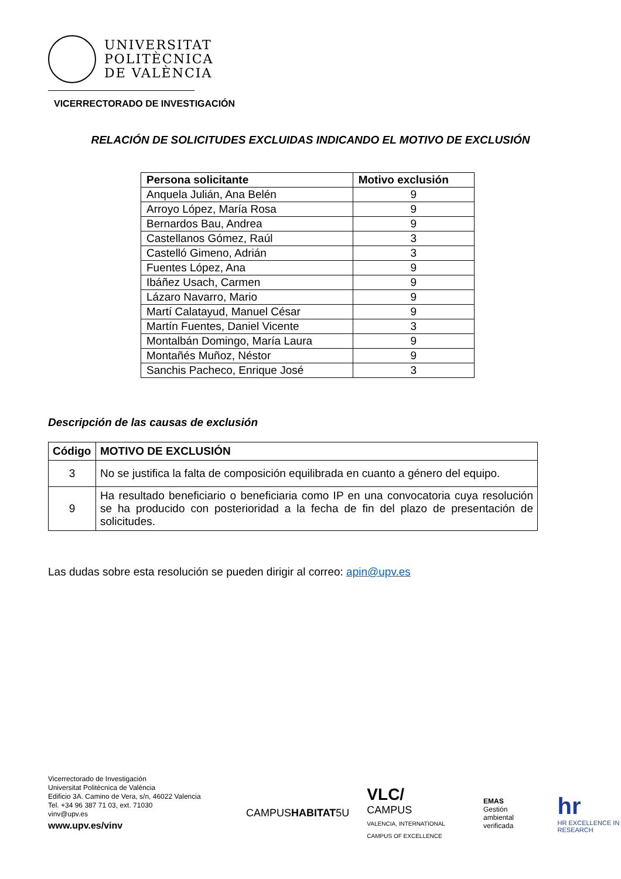UNIVERSITAT
POLITÈCNICA
DE VALÈNCIA
VICERRECTORADO DE INVESTIGACIÓN
RELACIÓN DE SOLICITUDES EXCLUIDAS INDICANDO EL MOTIVO DE EXCLUSIÓN
| Persona solicitante | Motivo exclusión |
| --- | --- |
| Anquela Julián, Ana Belén | 9 |
| Arroyo López, María Rosa | 9 |
| Bernardos Bau, Andrea | 9 |
| Castellanos Gómez, Raúl | 3 |
| Castelló Gimeno, Adrián | 3 |
| Fuentes López, Ana | 9 |
| Ibáñez Usach, Carmen | 9 |
| Lázaro Navarro, Mario | 9 |
| Martí Calatayud, Manuel César | 9 |
| Martín Fuentes, Daniel Vicente | 3 |
| Montalbán Domingo, María Laura | 9 |
| Montañés Muñoz, Néstor | 9 |
| Sanchis Pacheco, Enrique José | 3 |
Descripción de las causas de exclusión
| Código | MOTIVO DE EXCLUSIÓN |
| --- | --- |
| 3 | No se justifica la falta de composición equilibrada en cuanto a género del equipo. |
| 9 | Ha resultado beneficiario o beneficiaria como IP en una convocatoria cuya resolución se ha producido con posterioridad a la fecha de fin del plazo de presentación de solicitudes. |
Las dudas sobre esta resolución se pueden dirigir al correo: apin@upv.es
Vicerrectorado de Investigación
Universitat Politècnica de València
Edificio 3A. Camino de Vera, s/n, 46022 Valencia
Tel. +34 96 387 71 03, ext. 71030
vinv@upv.es
www.upv.es/vinv
CAMPUSHABITAT5U
VLC/
CAMPUS
VALENCIA, INTERNATIONAL CAMPUS OF EXCELLENCE
EMAS
Gestión ambiental verificada
hr
HR EXCELLENCE IN RESEARCH